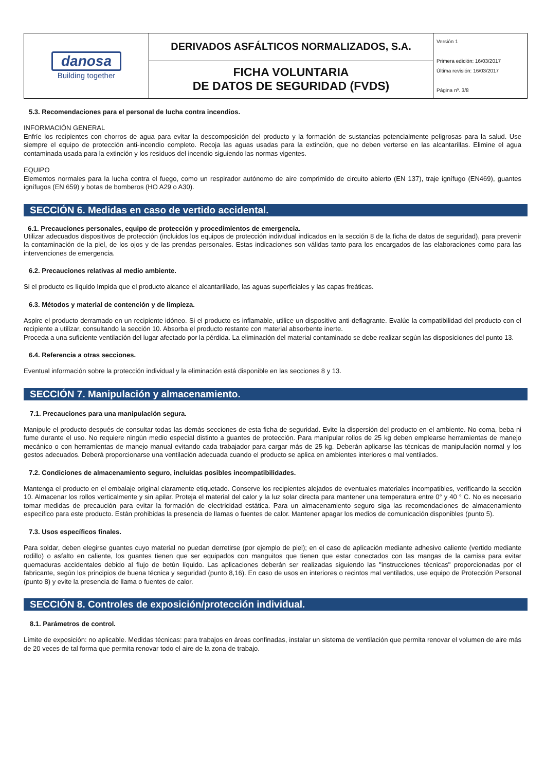| danosa Building together | DERIVADOS ASFÁLTICOS NORMALIZADOS, S.A. | Versión 1 Primera edición: 16/03/2017 Última revisión: 16/03/2017 Página nº. 3/8 |
| | FICHA VOLUNTARIA DE DATOS DE SEGURIDAD (FVDS) | |
5.3. Recomendaciones para el personal de lucha contra incendios.
INFORMACIÓN GENERAL
Enfríe los recipientes con chorros de agua para evitar la descomposición del producto y la formación de sustancias potencialmente peligrosas para la salud. Use siempre el equipo de protección anti-incendio completo. Recoja las aguas usadas para la extinción, que no deben verterse en las alcantarillas. Elimine el agua contaminada usada para la extinción y los residuos del incendio siguiendo las normas vigentes.
EQUIPO
Elementos normales para la lucha contra el fuego, como un respirador autónomo de aire comprimido de circuito abierto (EN 137), traje ignífugo (EN469), guantes ignífugos (EN 659) y botas de bomberos (HO A29 o A30).
SECCIÓN 6. Medidas en caso de vertido accidental.
6.1. Precauciones personales, equipo de protección y procedimientos de emergencia.
Utilizar adecuados dispositivos de protección (incluidos los equipos de protección individual indicados en la sección 8 de la ficha de datos de seguridad), para prevenir la contaminación de la piel, de los ojos y de las prendas personales. Estas indicaciones son válidas tanto para los encargados de las elaboraciones como para las intervenciones de emergencia.
6.2. Precauciones relativas al medio ambiente.
Si el producto es líquido Impida que el producto alcance el alcantarillado, las aguas superficiales y las capas freáticas.
6.3. Métodos y material de contención y de limpieza.
Aspire el producto derramado en un recipiente idóneo. Si el producto es inflamable, utilice un dispositivo anti-deflagrante. Evalúe la compatibilidad del producto con el recipiente a utilizar, consultando la sección 10. Absorba el producto restante con material absorbente inerte.
Proceda a una suficiente ventilación del lugar afectado por la pérdida. La eliminación del material contaminado se debe realizar según las disposiciones del punto 13.
6.4. Referencia a otras secciones.
Eventual información sobre la protección individual y la eliminación está disponible en las secciones 8 y 13.
SECCIÓN 7. Manipulación y almacenamiento.
7.1. Precauciones para una manipulación segura.
Manipule el producto después de consultar todas las demás secciones de esta ficha de seguridad. Evite la dispersión del producto en el ambiente. No coma, beba ni fume durante el uso. No requiere ningún medio especial distinto a guantes de protección. Para manipular rollos de 25 kg deben emplearse herramientas de manejo mecánico o con herramientas de manejo manual evitando cada trabajador para cargar más de 25 kg. Deberán aplicarse las técnicas de manipulación normal y los gestos adecuados. Deberá proporcionarse una ventilación adecuada cuando el producto se aplica en ambientes interiores o mal ventilados.
7.2. Condiciones de almacenamiento seguro, incluidas posibles incompatibilidades.
Mantenga el producto en el embalaje original claramente etiquetado. Conserve los recipientes alejados de eventuales materiales incompatibles, verificando la sección 10. Almacenar los rollos verticalmente y sin apilar. Proteja el material del calor y la luz solar directa para mantener una temperatura entre 0° y 40 ° C. No es necesario tomar medidas de precaución para evitar la formación de electricidad estática. Para un almacenamiento seguro siga las recomendaciones de almacenamiento específico para este producto. Están prohibidas la presencia de llamas o fuentes de calor. Mantener apagar los medios de comunicación disponibles (punto 5).
7.3. Usos específicos finales.
Para soldar, deben elegirse guantes cuyo material no puedan derretirse (por ejemplo de piel); en el caso de aplicación mediante adhesivo caliente (vertido mediante rodillo) o asfalto en caliente, los guantes tienen que ser equipados con manguitos que tienen que estar conectados con las mangas de la camisa para evitar quemaduras accidentales debido al flujo de betún líquido. Las aplicaciones deberán ser realizadas siguiendo las "instrucciones técnicas" proporcionadas por el fabricante, según los principios de buena técnica y seguridad (punto 8,16). En caso de usos en interiores o recintos mal ventilados, use equipo de Protección Personal (punto 8) y evite la presencia de llama o fuentes de calor.
SECCIÓN 8. Controles de exposición/protección individual.
8.1. Parámetros de control.
Límite de exposición: no aplicable. Medidas técnicas: para trabajos en áreas confinadas, instalar un sistema de ventilación que permita renovar el volumen de aire más de 20 veces de tal forma que permita renovar todo el aire de la zona de trabajo.